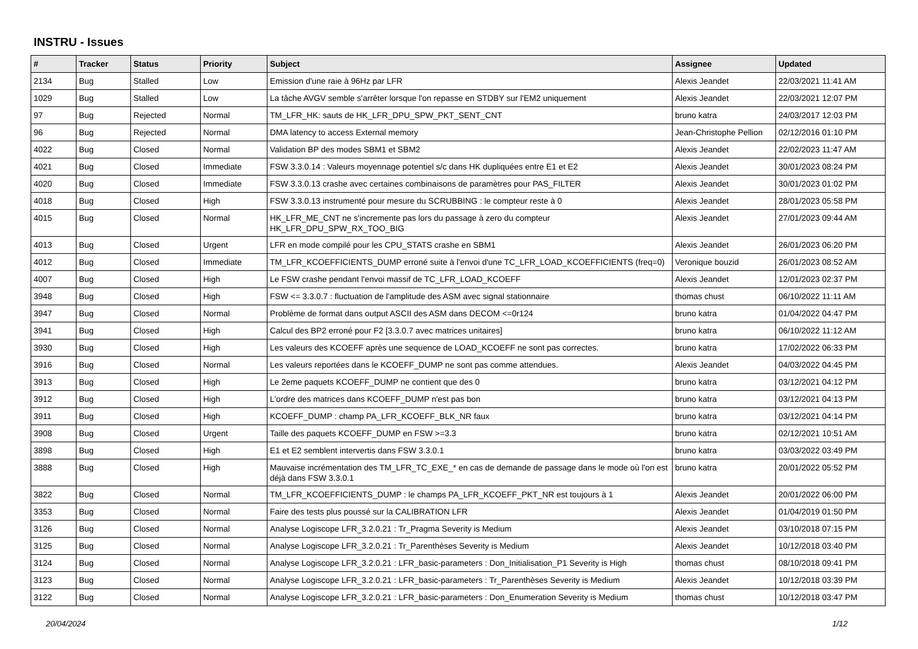INSTRU - Issues
| # | Tracker | Status | Priority | Subject | Assignee | Updated |
| --- | --- | --- | --- | --- | --- | --- |
| 2134 | Bug | Stalled | Low | Emission d'une raie à 96Hz par LFR | Alexis Jeandet | 22/03/2021 11:41 AM |
| 1029 | Bug | Stalled | Low | La tâche AVGV semble s'arrêter lorsque l'on repasse en STDBY sur l'EM2 uniquement | Alexis Jeandet | 22/03/2021 12:07 PM |
| 97 | Bug | Rejected | Normal | TM_LFR_HK: sauts de HK_LFR_DPU_SPW_PKT_SENT_CNT | bruno katra | 24/03/2017 12:03 PM |
| 96 | Bug | Rejected | Normal | DMA latency to access External memory | Jean-Christophe Pellion | 02/12/2016 01:10 PM |
| 4022 | Bug | Closed | Normal | Validation BP des modes SBM1 et SBM2 | Alexis Jeandet | 22/02/2023 11:47 AM |
| 4021 | Bug | Closed | Immediate | FSW 3.3.0.14 : Valeurs moyennage potentiel s/c dans HK dupliquées entre E1 et E2 | Alexis Jeandet | 30/01/2023 08:24 PM |
| 4020 | Bug | Closed | Immediate | FSW 3.3.0.13 crashe avec certaines combinaisons de paramètres pour PAS_FILTER | Alexis Jeandet | 30/01/2023 01:02 PM |
| 4018 | Bug | Closed | High | FSW 3.3.0.13 instrumenté pour mesure du SCRUBBING : le compteur reste à 0 | Alexis Jeandet | 28/01/2023 05:58 PM |
| 4015 | Bug | Closed | Normal | HK_LFR_ME_CNT ne s'incremente pas lors du passage à zero du compteur HK_LFR_DPU_SPW_RX_TOO_BIG | Alexis Jeandet | 27/01/2023 09:44 AM |
| 4013 | Bug | Closed | Urgent | LFR en mode compilé pour les CPU_STATS crashe en SBM1 | Alexis Jeandet | 26/01/2023 06:20 PM |
| 4012 | Bug | Closed | Immediate | TM_LFR_KCOEFFICIENTS_DUMP erroné suite à l'envoi d'une TC_LFR_LOAD_KCOEFFICIENTS (freq=0) | Veronique bouzid | 26/01/2023 08:52 AM |
| 4007 | Bug | Closed | High | Le FSW crashe pendant l'envoi massif de TC_LFR_LOAD_KCOEFF | Alexis Jeandet | 12/01/2023 02:37 PM |
| 3948 | Bug | Closed | High | FSW <= 3.3.0.7 : fluctuation de l'amplitude des ASM avec signal stationnaire | thomas chust | 06/10/2022 11:11 AM |
| 3947 | Bug | Closed | Normal | Problème de format dans output ASCII des ASM dans DECOM <=0r124 | bruno katra | 01/04/2022 04:47 PM |
| 3941 | Bug | Closed | High | Calcul des BP2 erroné pour F2 [3.3.0.7 avec matrices unitaires] | bruno katra | 06/10/2022 11:12 AM |
| 3930 | Bug | Closed | High | Les valeurs des KCOEFF après une sequence de LOAD_KCOEFF ne sont pas correctes. | bruno katra | 17/02/2022 06:33 PM |
| 3916 | Bug | Closed | Normal | Les valeurs reportées dans le KCOEFF_DUMP ne sont pas comme attendues. | Alexis Jeandet | 04/03/2022 04:45 PM |
| 3913 | Bug | Closed | High | Le 2eme paquets KCOEFF_DUMP ne contient que des 0 | bruno katra | 03/12/2021 04:12 PM |
| 3912 | Bug | Closed | High | L'ordre des matrices dans KCOEFF_DUMP n'est pas bon | bruno katra | 03/12/2021 04:13 PM |
| 3911 | Bug | Closed | High | KCOEFF_DUMP : champ PA_LFR_KCOEFF_BLK_NR faux | bruno katra | 03/12/2021 04:14 PM |
| 3908 | Bug | Closed | Urgent | Taille des paquets KCOEFF_DUMP en FSW >=3.3 | bruno katra | 02/12/2021 10:51 AM |
| 3898 | Bug | Closed | High | E1 et E2 semblent intervertis dans FSW 3.3.0.1 | bruno katra | 03/03/2022 03:49 PM |
| 3888 | Bug | Closed | High | Mauvaise incrémentation des TM_LFR_TC_EXE_* en cas de demande de passage dans le mode où l'on est déjà dans FSW 3.3.0.1 | bruno katra | 20/01/2022 05:52 PM |
| 3822 | Bug | Closed | Normal | TM_LFR_KCOEFFICIENTS_DUMP : le champs PA_LFR_KCOEFF_PKT_NR est toujours à 1 | Alexis Jeandet | 20/01/2022 06:00 PM |
| 3353 | Bug | Closed | Normal | Faire des tests plus poussé sur la CALIBRATION LFR | Alexis Jeandet | 01/04/2019 01:50 PM |
| 3126 | Bug | Closed | Normal | Analyse Logiscope LFR_3.2.0.21 : Tr_Pragma Severity is Medium | Alexis Jeandet | 03/10/2018 07:15 PM |
| 3125 | Bug | Closed | Normal | Analyse Logiscope LFR_3.2.0.21 : Tr_Parenthèses Severity is Medium | Alexis Jeandet | 10/12/2018 03:40 PM |
| 3124 | Bug | Closed | Normal | Analyse Logiscope LFR_3.2.0.21 : LFR_basic-parameters : Don_Initialisation_P1 Severity is High | thomas chust | 08/10/2018 09:41 PM |
| 3123 | Bug | Closed | Normal | Analyse Logiscope LFR_3.2.0.21 : LFR_basic-parameters : Tr_Parenthèses Severity is Medium | Alexis Jeandet | 10/12/2018 03:39 PM |
| 3122 | Bug | Closed | Normal | Analyse Logiscope LFR_3.2.0.21 : LFR_basic-parameters : Don_Enumeration Severity is Medium | thomas chust | 10/12/2018 03:47 PM |
20/04/2024 1/12